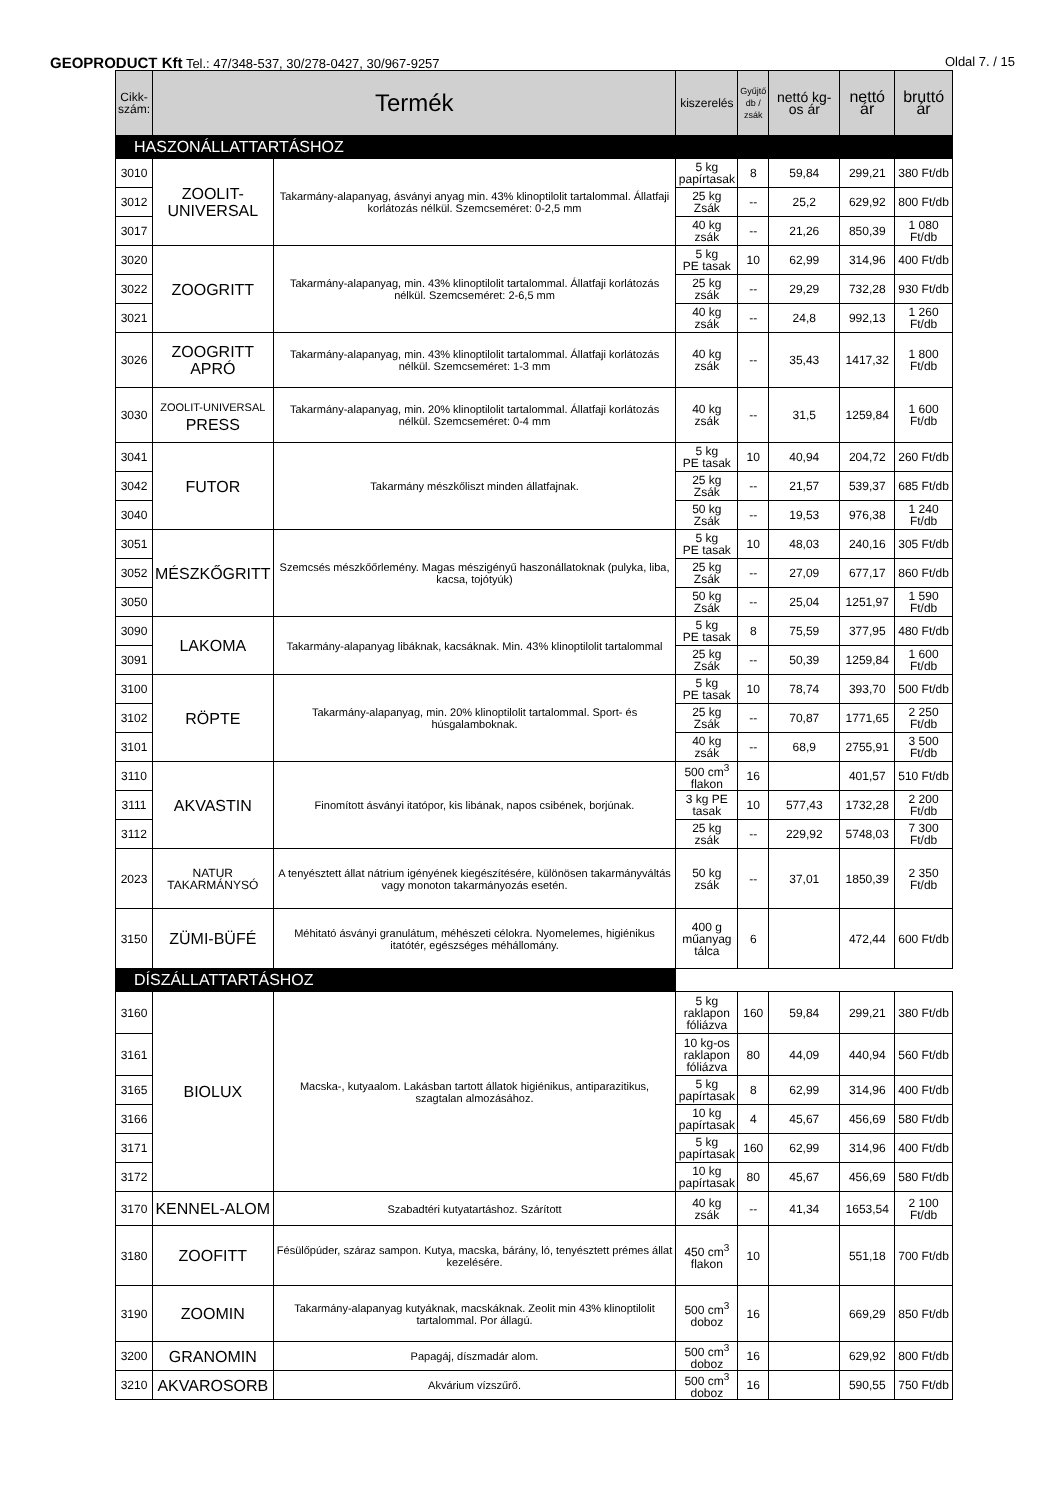GEOPRODUCT Kft Tel.: 47/348-537, 30/278-0427, 30/967-9257 Oldal 7. / 15
| Cikk- szám: | Termék | | kiszerelés | Gyűjtő db / zsák | nettó kg-os ár | nettó ár | bruttó ár |
| --- | --- | --- | --- | --- | --- | --- | --- |
| HASZONÁLLATTARTÁSHOZ | | | | | | | |
| 3010 | ZOOLIT- UNIVERSAL | Takarmány-alapanyag, ásványi anyag min. 43% klinoptilolit tartalommal. Állatfaji korlátozás nélkül. Szemcseméret: 0-2,5 mm | 5 kg papírtasak | 8 | 59,84 | 299,21 | 380 Ft/db |
| 3012 | | | 25 kg Zsák | -- | 25,2 | 629,92 | 800 Ft/db |
| 3017 | | | 40 kg zsák | -- | 21,26 | 850,39 | 1 080 Ft/db |
| 3020 | ZOOGRITT | Takarmány-alapanyag, min. 43% klinoptilolit tartalommal. Állatfaji korlátozás nélkül. Szemcseméret: 2-6,5 mm | 5 kg PE tasak | 10 | 62,99 | 314,96 | 400 Ft/db |
| 3022 | | | 25 kg zsák | -- | 29,29 | 732,28 | 930 Ft/db |
| 3021 | | | 40 kg zsák | -- | 24,8 | 992,13 | 1 260 Ft/db |
| 3026 | ZOOGRITT APRÓ | Takarmány-alapanyag, min. 43% klinoptilolit tartalommal. Állatfaji korlátozás nélkül. Szemcseméret: 1-3 mm | 40 kg zsák | -- | 35,43 | 1417,32 | 1 800 Ft/db |
| 3030 | ZOOLIT-UNIVERSAL PRESS | Takarmány-alapanyag, min. 20% klinoptilolit tartalommal. Állatfaji korlátozás nélkül. Szemcseméret: 0-4 mm | 40 kg zsák | -- | 31,5 | 1259,84 | 1 600 Ft/db |
| 3041 | FUTOR | Takarmány mészkőliszt minden állatfajnak. | 5 kg PE tasak | 10 | 40,94 | 204,72 | 260 Ft/db |
| 3042 | | | 25 kg Zsák | -- | 21,57 | 539,37 | 685 Ft/db |
| 3040 | | | 50 kg Zsák | -- | 19,53 | 976,38 | 1 240 Ft/db |
| 3051 | MÉSZKŐGRITT | Szemcsés mészkőőrlemény. Magas mészigényű haszonállatoknak (pulyka, liba, kacsa, tojótyúk) | 5 kg PE tasak | 10 | 48,03 | 240,16 | 305 Ft/db |
| 3052 | | | 25 kg Zsák | -- | 27,09 | 677,17 | 860 Ft/db |
| 3050 | | | 50 kg Zsák | -- | 25,04 | 1251,97 | 1 590 Ft/db |
| 3090 | LAKOMA | Takarmány-alapanyag libáknak, kacsáknak. Min. 43% klinoptilolit tartalommal | 5 kg PE tasak | 8 | 75,59 | 377,95 | 480 Ft/db |
| 3091 | | | 25 kg Zsák | -- | 50,39 | 1259,84 | 1 600 Ft/db |
| 3100 | RÖPTE | Takarmány-alapanyag, min. 20% klinoptilolit tartalommal. Sport- és húsgalamboknak. | 5 kg PE tasak | 10 | 78,74 | 393,70 | 500 Ft/db |
| 3102 | | | 25 kg Zsák | -- | 70,87 | 1771,65 | 2 250 Ft/db |
| 3101 | | | 40 kg zsák | -- | 68,9 | 2755,91 | 3 500 Ft/db |
| 3110 | AKVASTIN | Finomított ásványi itatópor, kis libának, napos csibének, borjúnak. | 500 cm<sup>3</sup> flakon | 16 | | 401,57 | 510 Ft/db |
| 3111 | | | 3 kg PE tasak | 10 | 577,43 | 1732,28 | 2 200 Ft/db |
| 3112 | | | 25 kg zsák | -- | 229,92 | 5748,03 | 7 300 Ft/db |
| 2023 | NATUR TAKARMÁNYSÓ | A tenyésztett állat nátrium igényének kiegészítésére, különösen takarmányváltás vagy monoton takarmányozás esetén. | 50 kg zsák | -- | 37,01 | 1850,39 | 2 350 Ft/db |
| 3150 | ZÜMI-BÜFÉ | Méhitató ásványi granulátum, méhészeti célokra. Nyomelemes, higiénikus itatótér, egészséges méhállomány. | 400 g műanyag tálca | 6 | | 472,44 | 600 Ft/db |
| DÍSZÁLLATTARTÁSHOZ | | | | | | | |
| 3160 | BIOLUX | Macska-, kutyaalom. Lakásban tartott állatok higiénikus, antiparazitikus, szagtalan almozásához. | 5 kg raklapon fóliázva | 160 | 59,84 | 299,21 | 380 Ft/db |
| 3161 | | | 10 kg-os raklapon fóliázva | 80 | 44,09 | 440,94 | 560 Ft/db |
| 3165 | | | 5 kg papírtasak | 8 | 62,99 | 314,96 | 400 Ft/db |
| 3166 | | | 10 kg papírtasak | 4 | 45,67 | 456,69 | 580 Ft/db |
| 3171 | | | 5 kg papírtasak | 160 | 62,99 | 314,96 | 400 Ft/db |
| 3172 | | | 10 kg papírtasak | 80 | 45,67 | 456,69 | 580 Ft/db |
| 3170 | KENNEL-ALOM | Szabadtéri kutyatartáshoz. Szárított | 40 kg zsák | -- | 41,34 | 1653,54 | 2 100 Ft/db |
| 3180 | ZOOFITT | Fésülőpúder, száraz sampon. Kutya, macska, bárány, ló, tenyésztett prémes állat kezelésére. | 450 cm<sup>3</sup> flakon | 10 | | 551,18 | 700 Ft/db |
| 3190 | ZOOMIN | Takarmány-alapanyag kutyáknak, macskáknak. Zeolit min 43% klinoptilolit tartalommal. Por állagú. | 500 cm<sup>3</sup> doboz | 16 | | 669,29 | 850 Ft/db |
| 3200 | GRANOMIN | Papagáj, díszmadár alom. | 500 cm<sup>3</sup> doboz | 16 | | 629,92 | 800 Ft/db |
| 3210 | AKVAROSORB | Akvárium vízszűrő. | 500 cm<sup>3</sup> doboz | 16 | | 590,55 | 750 Ft/db |